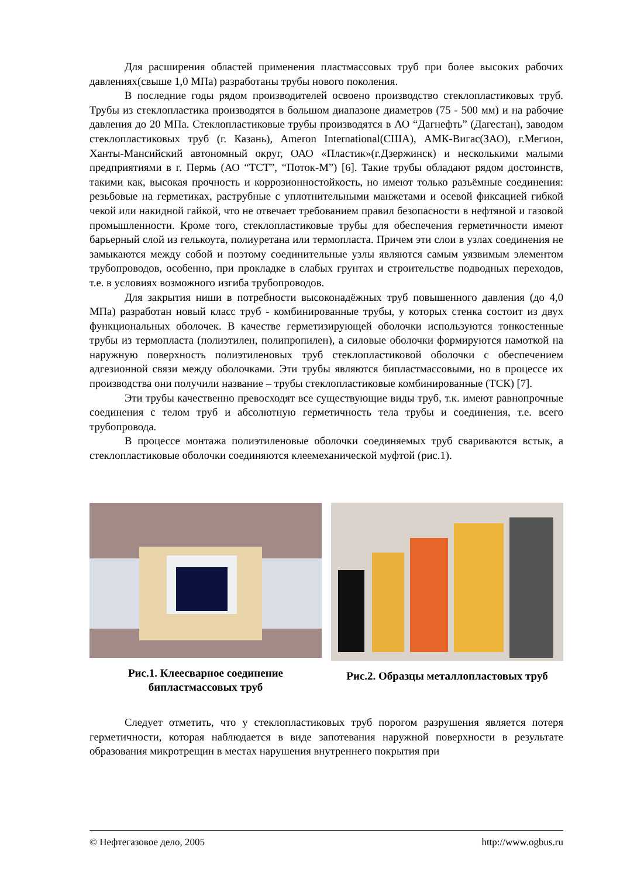Для расширения областей применения пластмассовых труб при более высоких рабочих давлениях(свыше 1,0 МПа) разработаны трубы нового поколения.
В последние годы рядом производителей освоено производство стеклопластиковых труб. Трубы из стеклопластика производятся в большом диапазоне диаметров (75 - 500 мм) и на рабочие давления до 20 МПа. Стеклопластиковые трубы производятся в АО “Дагнефть” (Дагестан), заводом стеклопластиковых труб (г. Казань), Ameron International(США), АМК-Вигас(ЗАО), г.Мегион, Ханты-Мансийский автономный округ, ОАО «Пластик»(г.Дзержинск) и несколькими малыми предприятиями в г. Пермь (АО “ТСТ”, “Поток-М”) [6]. Такие трубы обладают рядом достоинств, такими как, высокая прочность и коррозионностойкость, но имеют только разъёмные соединения: резьбовые на герметиках, раструбные с уплотнительными манжетами и осевой фиксацией гибкой чекой или накидной гайкой, что не отвечает требованием правил безопасности в нефтяной и газовой промышленности. Кроме того, стеклопластиковые трубы для обеспечения герметичности имеют барьерный слой из гелькоута, полиуретана или термопласта. Причем эти слои в узлах соединения не замыкаются между собой и поэтому соединительные узлы являются самым уязвимым элементом трубопроводов, особенно, при прокладке в слабых грунтах и строительстве подводных переходов, т.е. в условиях возможного изгиба трубопроводов.
Для закрытия ниши в потребности высоконадёжных труб повышенного давления (до 4,0 МПа) разработан новый класс труб - комбинированные трубы, у которых стенка состоит из двух функциональных оболочек. В качестве герметизирующей оболочки используются тонкостенные трубы из термопласта (полиэтилен, полипропилен), а силовые оболочки формируются намоткой на наружную поверхность полиэтиленовых труб стеклопластиковой оболочки с обеспечением адгезионной связи между оболочками. Эти трубы являются бипластмассовыми, но в процессе их производства они получили название – трубы стеклопластиковые комбинированные (ТСК) [7].
Эти трубы качественно превосходят все существующие виды труб, т.к. имеют равнопрочные соединения с телом труб и абсолютную герметичность тела трубы и соединения, т.е. всего трубопровода.
В процессе монтажа полиэтиленовые оболочки соединяемых труб свариваются встык, а стеклопластиковые оболочки соединяются клеемеханической муфтой (рис.1).
Рис.1. Клеесварное соединение
бипластмассовых труб
Рис.2. Образцы металлопластовых труб
Следует отметить, что у стеклопластиковых труб порогом разрушения является потеря герметичности, которая наблюдается в виде запотевания наружной поверхности в результате образования микротрещин в местах нарушения внутреннего покрытия при
© Нефтегазовое дело, 2005 http://www.ogbus.ru